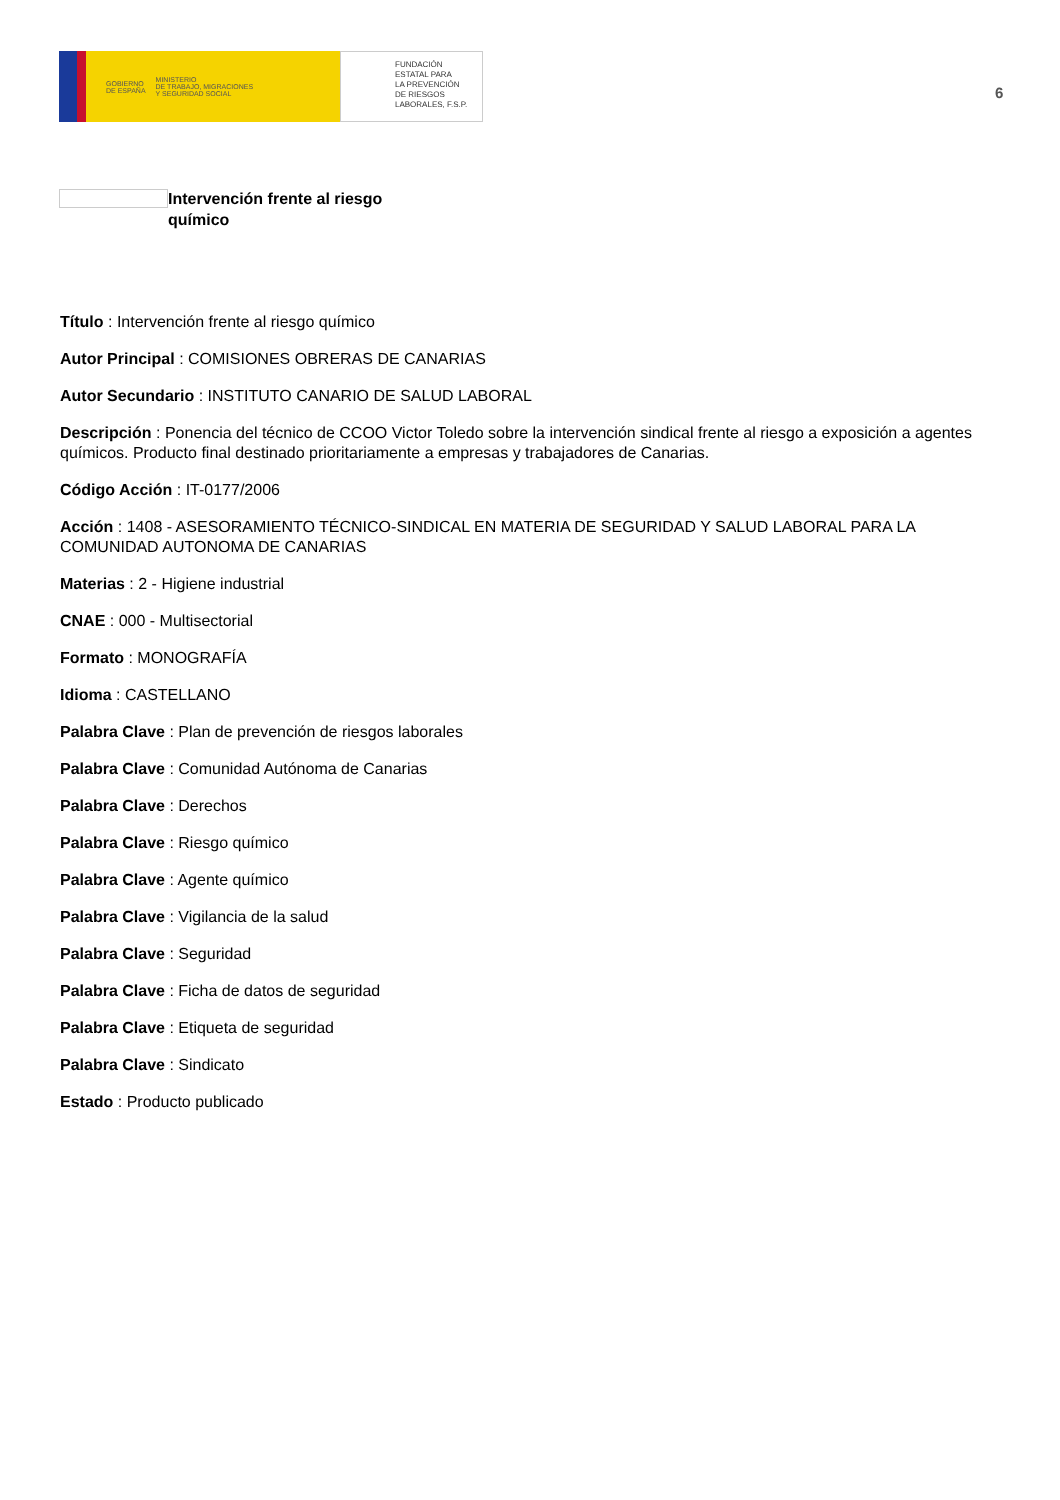GOBIERNO
DE ESPAÑA MINISTERIO
DE TRABAJO, MIGRACIONES
Y SEGURIDAD SOCIAL
FUNDACIÓN
ESTATAL PARA
LA PREVENCIÓN
DE RIESGOS
LABORALES, F.S.P.
6
Intervención frente al riesgo químico
Título : Intervención frente al riesgo químico
Autor Principal : COMISIONES OBRERAS DE CANARIAS
Autor Secundario : INSTITUTO CANARIO DE SALUD LABORAL
Descripción : Ponencia del técnico de CCOO Victor Toledo sobre la intervención sindical frente al riesgo a exposición a agentes químicos. Producto final destinado prioritariamente a empresas y trabajadores de Canarias.
Código Acción : IT-0177/2006
Acción : 1408 - ASESORAMIENTO TÉCNICO-SINDICAL EN MATERIA DE SEGURIDAD Y SALUD LABORAL PARA LA COMUNIDAD AUTONOMA DE CANARIAS
Materias : 2 - Higiene industrial
CNAE : 000 - Multisectorial
Formato : MONOGRAFÍA
Idioma : CASTELLANO
Palabra Clave : Plan de prevención de riesgos laborales
Palabra Clave : Comunidad Autónoma de Canarias
Palabra Clave : Derechos
Palabra Clave : Riesgo químico
Palabra Clave : Agente químico
Palabra Clave : Vigilancia de la salud
Palabra Clave : Seguridad
Palabra Clave : Ficha de datos de seguridad
Palabra Clave : Etiqueta de seguridad
Palabra Clave : Sindicato
Estado : Producto publicado